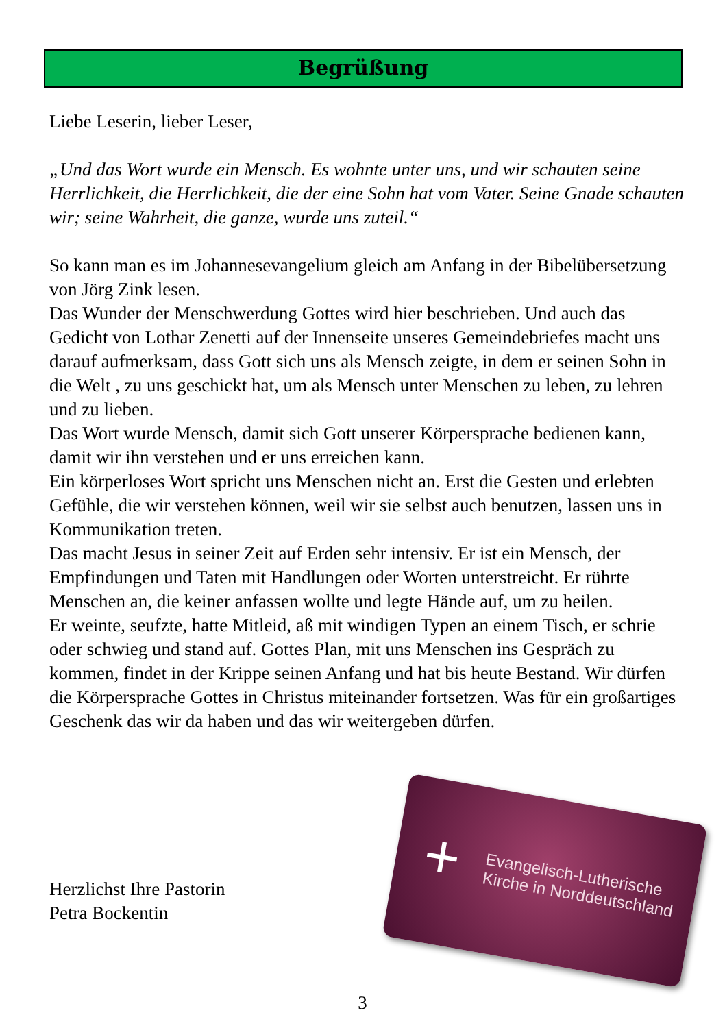Begrüßung
Liebe Leserin, lieber Leser,
„Und das Wort wurde ein Mensch. Es wohnte unter uns, und wir schauten seine Herrlichkeit, die Herrlichkeit, die der eine Sohn hat vom Vater. Seine Gnade schauten wir; seine Wahrheit, die ganze, wurde uns zuteil.“
So kann man es im Johannesevangelium gleich am Anfang in der Bibelübersetzung von Jörg Zink lesen.
Das Wunder der Menschwerdung Gottes wird hier beschrieben. Und auch das Gedicht von Lothar Zenetti auf der Innenseite unseres Gemeindebriefes macht uns darauf aufmerksam, dass Gott sich uns als Mensch zeigte, in dem er seinen Sohn in die Welt , zu uns geschickt hat, um als Mensch unter Menschen zu leben, zu lehren und zu lieben.
Das Wort wurde Mensch, damit sich Gott unserer Körpersprache bedienen kann, damit wir ihn verstehen und er uns erreichen kann.
Ein körperloses Wort spricht uns Menschen nicht an. Erst die Gesten und erlebten Gefühle, die wir verstehen können, weil wir sie selbst auch benutzen, lassen uns in Kommunikation treten.
Das macht Jesus in seiner Zeit auf Erden sehr intensiv. Er ist ein Mensch, der Empfindungen und Taten mit Handlungen oder Worten unterstreicht. Er rührte Menschen an, die keiner anfassen wollte und legte Hände auf, um zu heilen.
Er weinte, seufzte, hatte Mitleid, aß mit windigen Typen an einem Tisch, er schrie oder schwieg und stand auf. Gottes Plan, mit uns Menschen ins Gespräch zu kommen, findet in der Krippe seinen Anfang und hat bis heute Bestand. Wir dürfen die Körpersprache Gottes in Christus miteinander fortsetzen. Was für ein großartiges Geschenk das wir da haben und das wir weitergeben dürfen.
+
Evangelisch-Lutherische
Kirche in Norddeutschland
Herzlichst Ihre Pastorin
Petra Bockentin
3